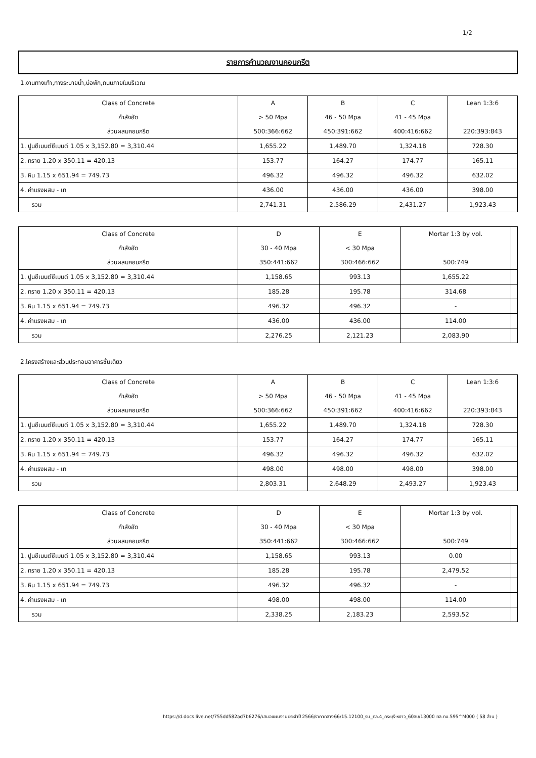1/2
รายการคำนวณงานคอนกรีต
1.งานทางเท้า,ทางระบายน้ำ,บ่อพัก,ถนนภายในบริเวณ
| Class of Concrete | A | B | C | Lean 1:3:6 |
| กำลังอัด | > 50 Mpa | 46 - 50 Mpa | 41 - 45 Mpa | |
| ส่วนผสมคอนกรีต | 500:366:662 | 450:391:662 | 400:416:662 | 220:393:843 |
| 1. ปูนซีเมนต์ซีเมนต์ 1.05 x 3,152.80 = 3,310.44 | 1,655.22 | 1,489.70 | 1,324.18 | 728.30 |
| 2. ทราย 1.20 x 350.11 = 420.13 | 153.77 | 164.27 | 174.77 | 165.11 |
| 3. หิน 1.15 x 651.94 = 749.73 | 496.32 | 496.32 | 496.32 | 632.02 |
| 4. ค่าแรงผสม - เท | 436.00 | 436.00 | 436.00 | 398.00 |
| รวม | 2,741.31 | 2,586.29 | 2,431.27 | 1,923.43 |
| Class of Concrete | D | E | Mortar 1:3 by vol. | |
| กำลังอัด | 30 - 40 Mpa | < 30 Mpa | | |
| ส่วนผสมคอนกรีต | 350:441:662 | 300:466:662 | 500:749 | |
| 1. ปูนซีเมนต์ซีเมนต์ 1.05 x 3,152.80 = 3,310.44 | 1,158.65 | 993.13 | 1,655.22 | |
| 2. ทราย 1.20 x 350.11 = 420.13 | 185.28 | 195.78 | 314.68 | |
| 3. หิน 1.15 x 651.94 = 749.73 | 496.32 | 496.32 | - | |
| 4. ค่าแรงผสม - เท | 436.00 | 436.00 | 114.00 | |
| รวม | 2,276.25 | 2,121.23 | 2,083.90 | |
2.โครงสร้างและส่วนประกอบอาคารชั้นเดียว
| Class of Concrete | A | B | C | Lean 1:3:6 |
| กำลังอัด | > 50 Mpa | 46 - 50 Mpa | 41 - 45 Mpa | |
| ส่วนผสมคอนกรีต | 500:366:662 | 450:391:662 | 400:416:662 | 220:393:843 |
| 1. ปูนซีเมนต์ซีเมนต์ 1.05 x 3,152.80 = 3,310.44 | 1,655.22 | 1,489.70 | 1,324.18 | 728.30 |
| 2. ทราย 1.20 x 350.11 = 420.13 | 153.77 | 164.27 | 174.77 | 165.11 |
| 3. หิน 1.15 x 651.94 = 749.73 | 496.32 | 496.32 | 496.32 | 632.02 |
| 4. ค่าแรงผสม - เท | 498.00 | 498.00 | 498.00 | 398.00 |
| รวม | 2,803.31 | 2,648.29 | 2,493.27 | 1,923.43 |
| Class of Concrete | D | E | Mortar 1:3 by vol. | |
| กำลังอัด | 30 - 40 Mpa | < 30 Mpa | | |
| ส่วนผสมคอนกรีต | 350:441:662 | 300:466:662 | 500:749 | |
| 1. ปูนซีเมนต์ซีเมนต์ 1.05 x 3,152.80 = 3,310.44 | 1,158.65 | 993.13 | 0.00 | |
| 2. ทราย 1.20 x 350.11 = 420.13 | 185.28 | 195.78 | 2,479.52 | |
| 3. หิน 1.15 x 651.94 = 749.73 | 496.32 | 496.32 | - | |
| 4. ค่าแรงผสม - เท | 498.00 | 498.00 | 114.00 | |
| รวม | 2,338.25 | 2,183.23 | 2,593.52 | |
https://d.docs.live.net/755dd582ad7b6276/เสนอแผนงานประจำปี 2566/ราคากลาง66/15.12100_รน_ทล.4_กระบุรี-หงาว_60ลบ/13000 ทล.กม.595^M000 ( 58 ล้าน )